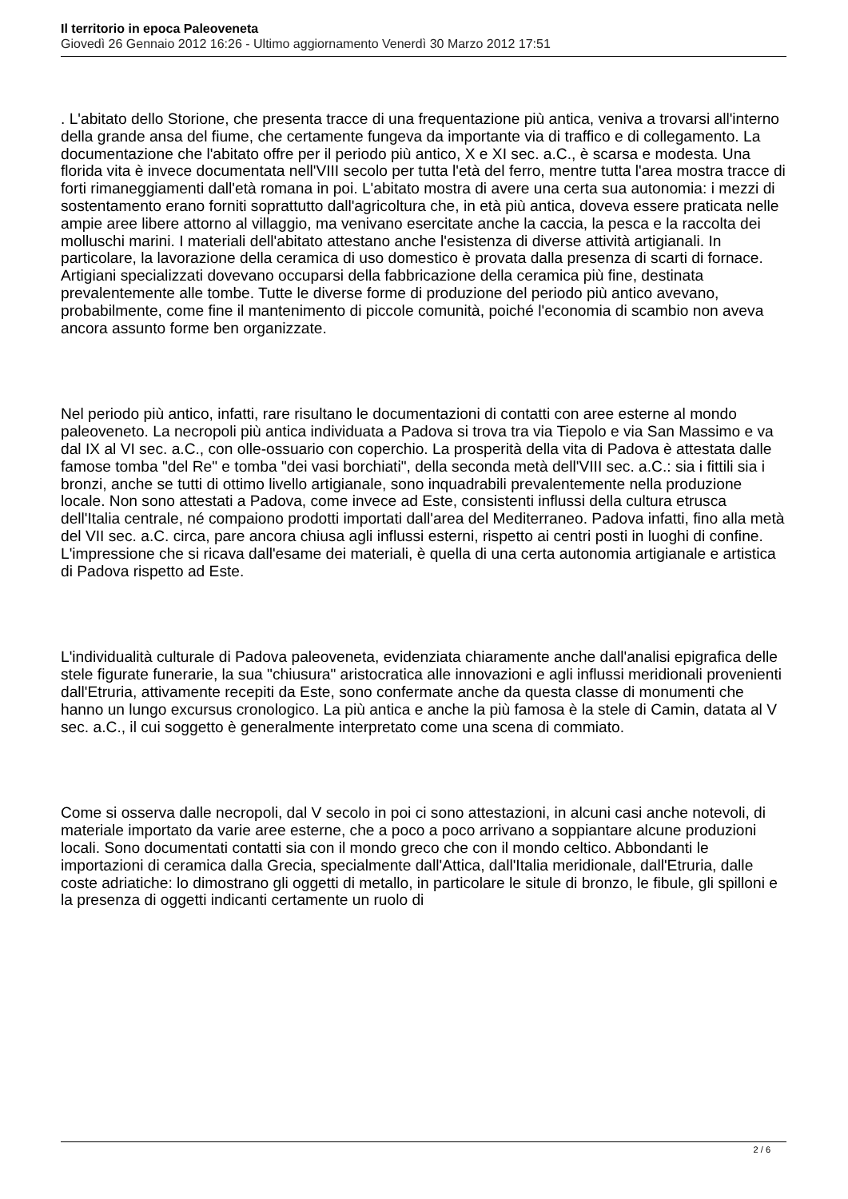Il territorio in epoca Paleoveneta
Giovedì 26 Gennaio 2012 16:26 - Ultimo aggiornamento Venerdì 30 Marzo 2012 17:51
. L'abitato dello Storione, che presenta tracce di una frequentazione più antica, veniva a trovarsi all'interno della grande ansa del fiume, che certamente fungeva da importante via di traffico e di collegamento. La documentazione che l'abitato offre per il periodo più antico, X e XI sec. a.C., è scarsa e modesta. Una florida vita è invece documentata nell'VIII secolo per tutta l'età del ferro, mentre tutta l'area mostra tracce di forti rimaneggiamenti dall'età romana in poi. L'abitato mostra di avere una certa sua autonomia: i mezzi di sostentamento erano forniti soprattutto dall'agricoltura che, in età più antica, doveva essere praticata nelle ampie aree libere attorno al villaggio, ma venivano esercitate anche la caccia, la pesca e la raccolta dei molluschi marini. I materiali dell'abitato attestano anche l'esistenza di diverse attività artigianali. In particolare, la lavorazione della ceramica di uso domestico è provata dalla presenza di scarti di fornace. Artigiani specializzati dovevano occuparsi della fabbricazione della ceramica più fine, destinata prevalentemente alle tombe. Tutte le diverse forme di produzione del periodo più antico avevano, probabilmente, come fine il mantenimento di piccole comunità, poiché l'economia di scambio non aveva ancora assunto forme ben organizzate.
Nel periodo più antico, infatti, rare risultano le documentazioni di contatti con aree esterne al mondo paleoveneto. La necropoli più antica individuata a Padova si trova tra via Tiepolo e via San Massimo e va dal IX al VI sec. a.C., con olle-ossuario con coperchio. La prosperità della vita di Padova è attestata dalle famose tomba "del Re" e tomba "dei vasi borchiati", della seconda metà dell'VIII sec. a.C.: sia i fittili sia i bronzi, anche se tutti di ottimo livello artigianale, sono inquadrabili prevalentemente nella produzione locale. Non sono attestati a Padova, come invece ad Este, consistenti influssi della cultura etrusca dell'Italia centrale, né compaiono prodotti importati dall'area del Mediterraneo. Padova infatti, fino alla metà del VII sec. a.C. circa, pare ancora chiusa agli influssi esterni, rispetto ai centri posti in luoghi di confine. L'impressione che si ricava dall'esame dei materiali, è quella di una certa autonomia artigianale e artistica di Padova rispetto ad Este.
L'individualità culturale di Padova paleoveneta, evidenziata chiaramente anche dall'analisi epigrafica delle stele figurate funerarie, la sua "chiusura" aristocratica alle innovazioni e agli influssi meridionali provenienti dall'Etruria, attivamente recepiti da Este, sono confermate anche da questa classe di monumenti che hanno un lungo excursus cronologico. La più antica e anche la più famosa è la stele di Camin, datata al V sec. a.C., il cui soggetto è generalmente interpretato come una scena di commiato.
Come si osserva dalle necropoli, dal V secolo in poi ci sono attestazioni, in alcuni casi anche notevoli, di materiale importato da varie aree esterne, che a poco a poco arrivano a soppiantare alcune produzioni locali. Sono documentati contatti sia con il mondo greco che con il mondo celtico. Abbondanti le importazioni di ceramica dalla Grecia, specialmente dall'Attica, dall'Italia meridionale, dall'Etruria, dalle coste adriatiche: lo dimostrano gli oggetti di metallo, in particolare le situle di bronzo, le fibule, gli spilloni e la presenza di oggetti indicanti certamente un ruolo di
2 / 6